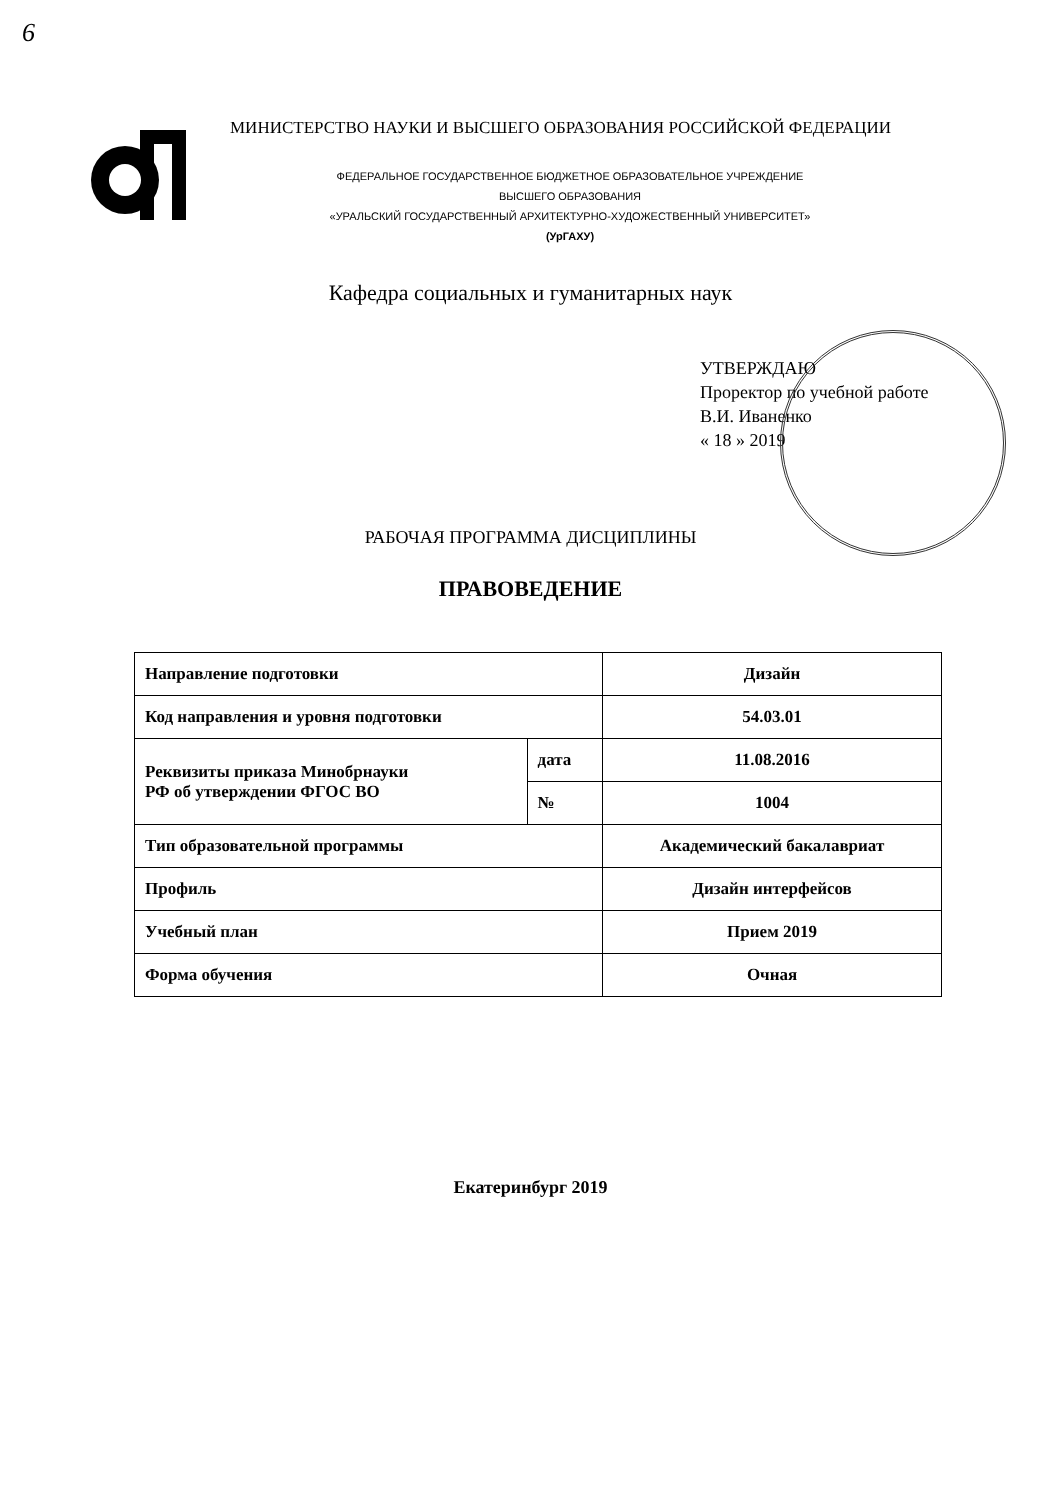6
МИНИСТЕРСТВО НАУКИ И ВЫСШЕГО ОБРАЗОВАНИЯ РОССИЙСКОЙ ФЕДЕРАЦИИ
ФЕДЕРАЛЬНОЕ ГОСУДАРСТВЕННОЕ БЮДЖЕТНОЕ ОБРАЗОВАТЕЛЬНОЕ УЧРЕЖДЕНИЕ
ВЫСШЕГО ОБРАЗОВАНИЯ
«УРАЛЬСКИЙ ГОСУДАРСТВЕННЫЙ АРХИТЕКТУРНО-ХУДОЖЕСТВЕННЫЙ УНИВЕРСИТЕТ»
(УрГАХУ)
Кафедра социальных и гуманитарных наук
УТВЕРЖДАЮ
Проректор по учебной работе
В.И. Иваненко
« 18 » 2019
РАБОЧАЯ ПРОГРАММА ДИСЦИПЛИНЫ
ПРАВОВЕДЕНИЕ
| Направление подготовки | | Дизайн |
| Код направления и уровня подготовки | | 54.03.01 |
| Реквизиты приказа Минобрнауки РФ об утверждении ФГОС ВО | дата | 11.08.2016 |
| | № | 1004 |
| Тип образовательной программы | | Академический бакалавриат |
| Профиль | | Дизайн интерфейсов |
| Учебный план | | Прием 2019 |
| Форма обучения | | Очная |
Екатеринбург 2019